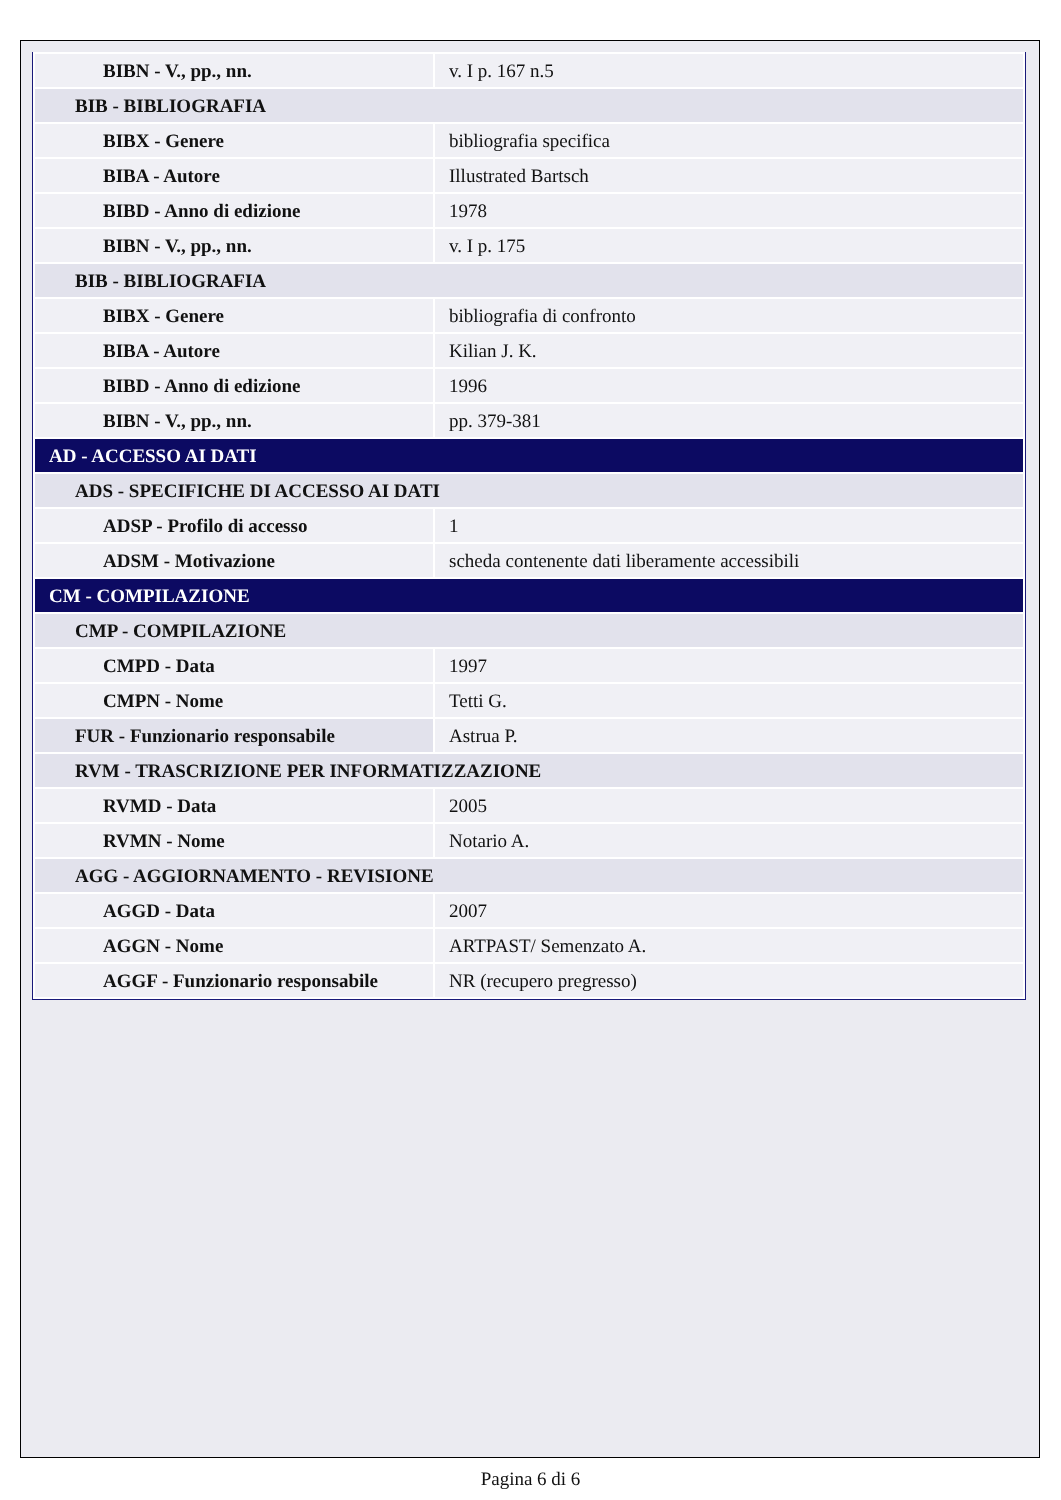| BIBN - V., pp., nn. | v. I p. 167 n.5 |
| BIB - BIBLIOGRAFIA | |
| BIBX - Genere | bibliografia specifica |
| BIBA - Autore | Illustrated Bartsch |
| BIBD - Anno di edizione | 1978 |
| BIBN - V., pp., nn. | v. I p. 175 |
| BIB - BIBLIOGRAFIA | |
| BIBX - Genere | bibliografia di confronto |
| BIBA - Autore | Kilian J. K. |
| BIBD - Anno di edizione | 1996 |
| BIBN - V., pp., nn. | pp. 379-381 |
| AD - ACCESSO AI DATI | |
| ADS - SPECIFICHE DI ACCESSO AI DATI | |
| ADSP - Profilo di accesso | 1 |
| ADSM - Motivazione | scheda contenente dati liberamente accessibili |
| CM - COMPILAZIONE | |
| CMP - COMPILAZIONE | |
| CMPD - Data | 1997 |
| CMPN - Nome | Tetti G. |
| FUR - Funzionario responsabile | Astrua P. |
| RVM - TRASCRIZIONE PER INFORMATIZZAZIONE | |
| RVMD - Data | 2005 |
| RVMN - Nome | Notario A. |
| AGG - AGGIORNAMENTO - REVISIONE | |
| AGGD - Data | 2007 |
| AGGN - Nome | ARTPAST/ Semenzato A. |
| AGGF - Funzionario responsabile | NR (recupero pregresso) |
Pagina 6 di 6